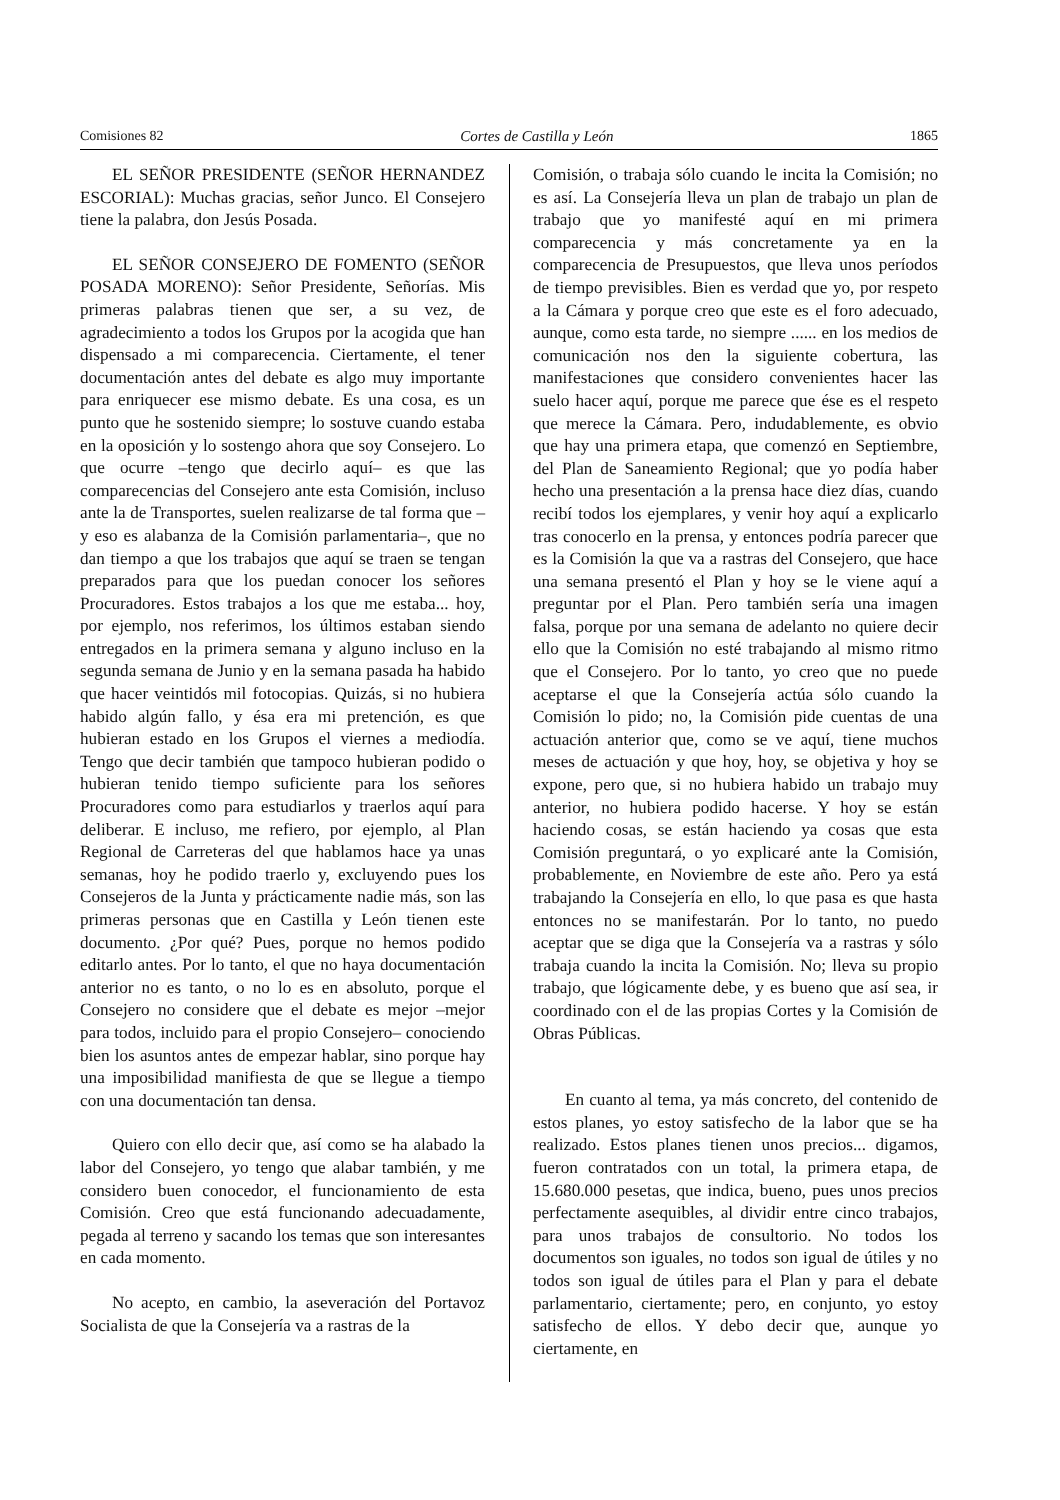Comisiones 82 Cortes de Castilla y León 1865
EL SEÑOR PRESIDENTE (SEÑOR HERNANDEZ ESCORIAL): Muchas gracias, señor Junco. El Consejero tiene la palabra, don Jesús Posada.
EL SEÑOR CONSEJERO DE FOMENTO (SEÑOR POSADA MORENO): Señor Presidente, Señorías. Mis primeras palabras tienen que ser, a su vez, de agradecimiento a todos los Grupos por la acogida que han dispensado a mi comparecencia. Ciertamente, el tener documentación antes del debate es algo muy importante para enriquecer ese mismo debate. Es una cosa, es un punto que he sostenido siempre; lo sostuve cuando estaba en la oposición y lo sostengo ahora que soy Consejero. Lo que ocurre –tengo que decirlo aquí– es que las comparecencias del Consejero ante esta Comisión, incluso ante la de Transportes, suelen realizarse de tal forma que –y eso es alabanza de la Comisión parlamentaria–, que no dan tiempo a que los trabajos que aquí se traen se tengan preparados para que los puedan conocer los señores Procuradores. Estos trabajos a los que me estaba... hoy, por ejemplo, nos referimos, los últimos estaban siendo entregados en la primera semana y alguno incluso en la segunda semana de Junio y en la semana pasada ha habido que hacer veintidós mil fotocopias. Quizás, si no hubiera habido algún fallo, y ésa era mi pretención, es que hubieran estado en los Grupos el viernes a mediodía. Tengo que decir también que tampoco hubieran podido o hubieran tenido tiempo suficiente para los señores Procuradores como para estudiarlos y traerlos aquí para deliberar. E incluso, me refiero, por ejemplo, al Plan Regional de Carreteras del que hablamos hace ya unas semanas, hoy he podido traerlo y, excluyendo pues los Consejeros de la Junta y prácticamente nadie más, son las primeras personas que en Castilla y León tienen este documento. ¿Por qué? Pues, porque no hemos podido editarlo antes. Por lo tanto, el que no haya documentación anterior no es tanto, o no lo es en absoluto, porque el Consejero no considere que el debate es mejor –mejor para todos, incluido para el propio Consejero– conociendo bien los asuntos antes de empezar hablar, sino porque hay una imposibilidad manifiesta de que se llegue a tiempo con una documentación tan densa.
Quiero con ello decir que, así como se ha alabado la labor del Consejero, yo tengo que alabar también, y me considero buen conocedor, el funcionamiento de esta Comisión. Creo que está funcionando adecuadamente, pegada al terreno y sacando los temas que son interesantes en cada momento.
No acepto, en cambio, la aseveración del Portavoz Socialista de que la Consejería va a rastras de la
Comisión, o trabaja sólo cuando le incita la Comisión; no es así. La Consejería lleva un plan de trabajo un plan de trabajo que yo manifesté aquí en mi primera comparecencia y más concretamente ya en la comparecencia de Presupuestos, que lleva unos períodos de tiempo previsibles. Bien es verdad que yo, por respeto a la Cámara y porque creo que este es el foro adecuado, aunque, como esta tarde, no siempre ...... en los medios de comunicación nos den la siguiente cobertura, las manifestaciones que considero convenientes hacer las suelo hacer aquí, porque me parece que ése es el respeto que merece la Cámara. Pero, indudablemente, es obvio que hay una primera etapa, que comenzó en Septiembre, del Plan de Saneamiento Regional; que yo podía haber hecho una presentación a la prensa hace diez días, cuando recibí todos los ejemplares, y venir hoy aquí a explicarlo tras conocerlo en la prensa, y entonces podría parecer que es la Comisión la que va a rastras del Consejero, que hace una semana presentó el Plan y hoy se le viene aquí a preguntar por el Plan. Pero también sería una imagen falsa, porque por una semana de adelanto no quiere decir ello que la Comisión no esté trabajando al mismo ritmo que el Consejero. Por lo tanto, yo creo que no puede aceptarse el que la Consejería actúa sólo cuando la Comisión lo pido; no, la Comisión pide cuentas de una actuación anterior que, como se ve aquí, tiene muchos meses de actuación y que hoy, hoy, se objetiva y hoy se expone, pero que, si no hubiera habido un trabajo muy anterior, no hubiera podido hacerse. Y hoy se están haciendo cosas, se están haciendo ya cosas que esta Comisión preguntará, o yo explicaré ante la Comisión, probablemente, en Noviembre de este año. Pero ya está trabajando la Consejería en ello, lo que pasa es que hasta entonces no se manifestarán. Por lo tanto, no puedo aceptar que se diga que la Consejería va a rastras y sólo trabaja cuando la incita la Comisión. No; lleva su propio trabajo, que lógicamente debe, y es bueno que así sea, ir coordinado con el de las propias Cortes y la Comisión de Obras Públicas.
En cuanto al tema, ya más concreto, del contenido de estos planes, yo estoy satisfecho de la labor que se ha realizado. Estos planes tienen unos precios... digamos, fueron contratados con un total, la primera etapa, de 15.680.000 pesetas, que indica, bueno, pues unos precios perfectamente asequibles, al dividir entre cinco trabajos, para unos trabajos de consultorio. No todos los documentos son iguales, no todos son igual de útiles y no todos son igual de útiles para el Plan y para el debate parlamentario, ciertamente; pero, en conjunto, yo estoy satisfecho de ellos. Y debo decir que, aunque yo ciertamente, en